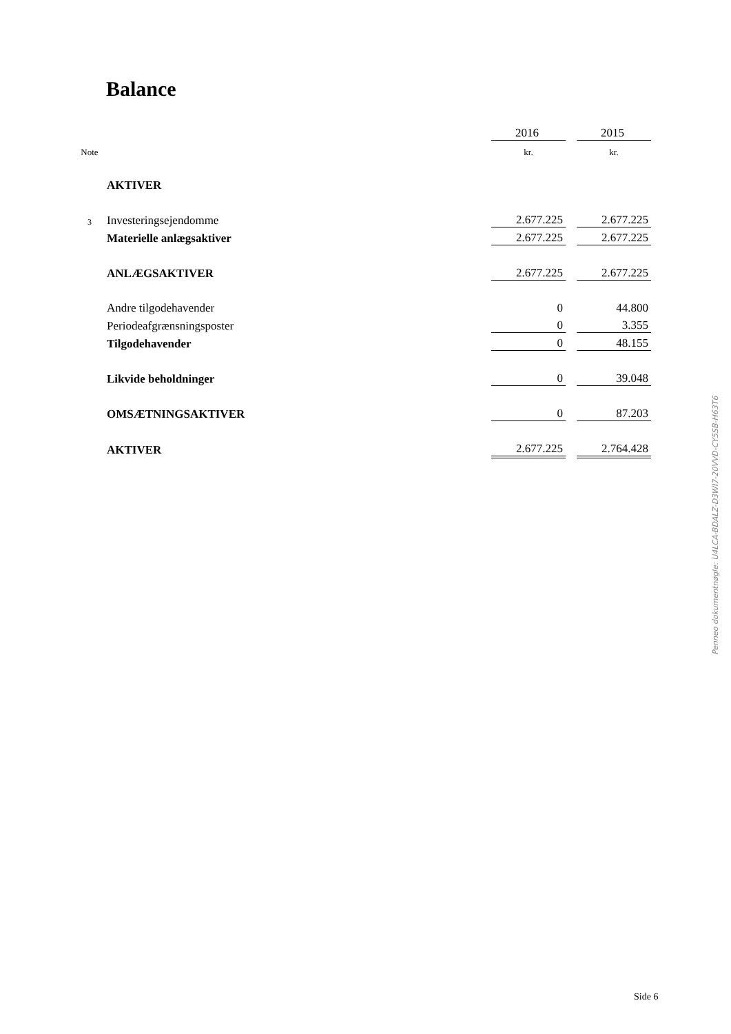Balance
| | | 2016 | | 2015 |
| Note | | kr. | | kr. |
| | AKTIVER | | | |
| 3 | Investeringsejendomme | 2.677.225 | | 2.677.225 |
| | Materielle anlægsaktiver | 2.677.225 | | 2.677.225 |
| | ANLÆGSAKTIVER | 2.677.225 | | 2.677.225 |
| | Andre tilgodehavender | 0 | | 44.800 |
| | Periodeafgrænsningsposter | 0 | | 3.355 |
| | Tilgodehavender | 0 | | 48.155 |
| | Likvide beholdninger | 0 | | 39.048 |
| | OMSÆTNINGSAKTIVER | 0 | | 87.203 |
| | AKTIVER | 2.677.225 | | 2.764.428 |
Penneo dokumentnøgle: U4LCA-BDALZ-D3WI7-20VVD-CY5SB-H63T6
Side 6